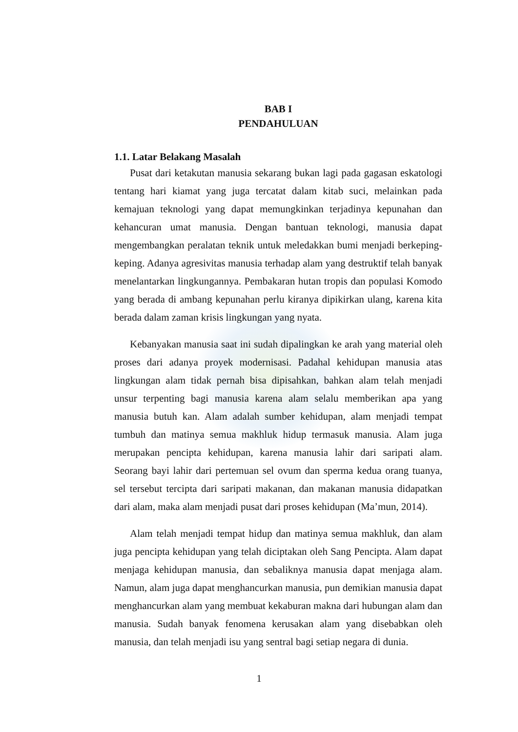BAB I
PENDAHULUAN
1.1. Latar Belakang Masalah
Pusat dari ketakutan manusia sekarang bukan lagi pada gagasan eskatologi tentang hari kiamat yang juga tercatat dalam kitab suci, melainkan pada kemajuan teknologi yang dapat memungkinkan terjadinya kepunahan dan kehancuran umat manusia. Dengan bantuan teknologi, manusia dapat mengembangkan peralatan teknik untuk meledakkan bumi menjadi berkeping-keping. Adanya agresivitas manusia terhadap alam yang destruktif telah banyak menelantarkan lingkungannya. Pembakaran hutan tropis dan populasi Komodo yang berada di ambang kepunahan perlu kiranya dipikirkan ulang, karena kita berada dalam zaman krisis lingkungan yang nyata.
Kebanyakan manusia saat ini sudah dipalingkan ke arah yang material oleh proses dari adanya proyek modernisasi. Padahal kehidupan manusia atas lingkungan alam tidak pernah bisa dipisahkan, bahkan alam telah menjadi unsur terpenting bagi manusia karena alam selalu memberikan apa yang manusia butuh kan. Alam adalah sumber kehidupan, alam menjadi tempat tumbuh dan matinya semua makhluk hidup termasuk manusia. Alam juga merupakan pencipta kehidupan, karena manusia lahir dari saripati alam. Seorang bayi lahir dari pertemuan sel ovum dan sperma kedua orang tuanya, sel tersebut tercipta dari saripati makanan, dan makanan manusia didapatkan dari alam, maka alam menjadi pusat dari proses kehidupan (Ma’mun, 2014).
Alam telah menjadi tempat hidup dan matinya semua makhluk, dan alam juga pencipta kehidupan yang telah diciptakan oleh Sang Pencipta. Alam dapat menjaga kehidupan manusia, dan sebaliknya manusia dapat menjaga alam. Namun, alam juga dapat menghancurkan manusia, pun demikian manusia dapat menghancurkan alam yang membuat kekaburan makna dari hubungan alam dan manusia. Sudah banyak fenomena kerusakan alam yang disebabkan oleh manusia, dan telah menjadi isu yang sentral bagi setiap negara di dunia.
1